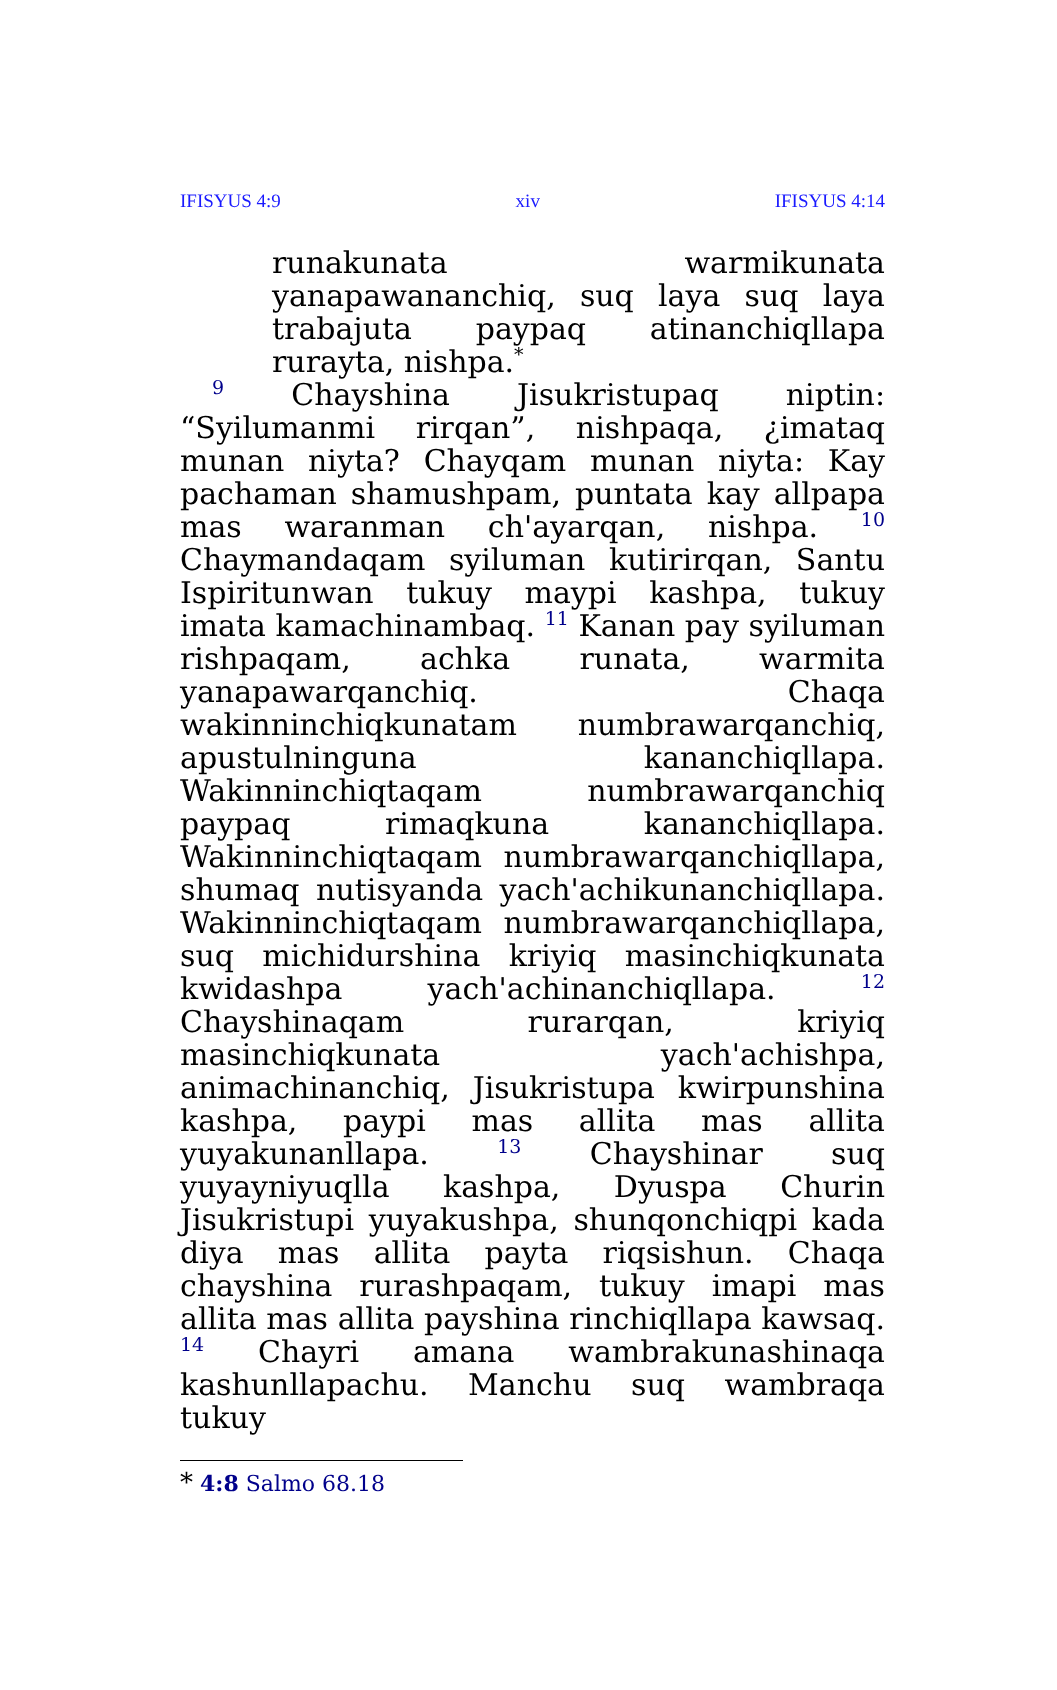IFISYUS 4:9 xiv IFISYUS 4:14
runakunata warmikunata yanapawananchiq, suq laya suq laya trabajuta paypaq atinanchiqllapa rurayta, nishpa.<sup>*</sup>
<sup>9</sup> Chayshina Jisukristupaq niptin: “Syilumanmi rirqan”, nishpaqa, ¿imataq munan niyta? Chayqam munan niyta: Kay pachaman shamushpam, puntata kay allpapa mas waranman ch'ayarqan, nishpa. <sup>10</sup> Chaymandaqam syiluman kutirirqan, Santu Ispiritunwan tukuy maypi kashpa, tukuy imata kamachinambaq. <sup>11</sup> Kanan pay syiluman rishpaqam, achka runata, warmita yanapawarqanchiq. Chaqa wakinninchiqkunatam numbrawarqanchiq, apustulninguna kananchiqllapa. Wakinninchiqtaqam numbrawarqanchiq paypaq rimaqkuna kananchiqllapa. Wakinninchiqtaqam numbrawarqanchiqllapa, shumaq nutisyanda yach'achikunanchiqllapa. Wakinninchiqtaqam numbrawarqanchiqllapa, suq michidurshina kriyiq masinchiqkunata kwidashpa yach'achinanchiqllapa. <sup>12</sup> Chayshinaqam rurarqan, kriyiq masinchiqkunata yach'achishpa, animachinanchiq, Jisukristupa kwirpunshina kashpa, paypi mas allita mas allita yuyakunanllapa. <sup>13</sup> Chayshinar suq yuyayniyuqlla kashpa, Dyuspa Churin Jisukristupi yuyakushpa, shunqonchiqpi kada diya mas allita payta riqsishun. Chaqa chayshina rurashpaqam, tukuy imapi mas allita mas allita payshina rinchiqllapa kawsaq. <sup>14</sup> Chayri amana wambrakunashinaqa kashunllapachu. Manchu suq wambraqa tukuy
* 4:8 Salmo 68.18